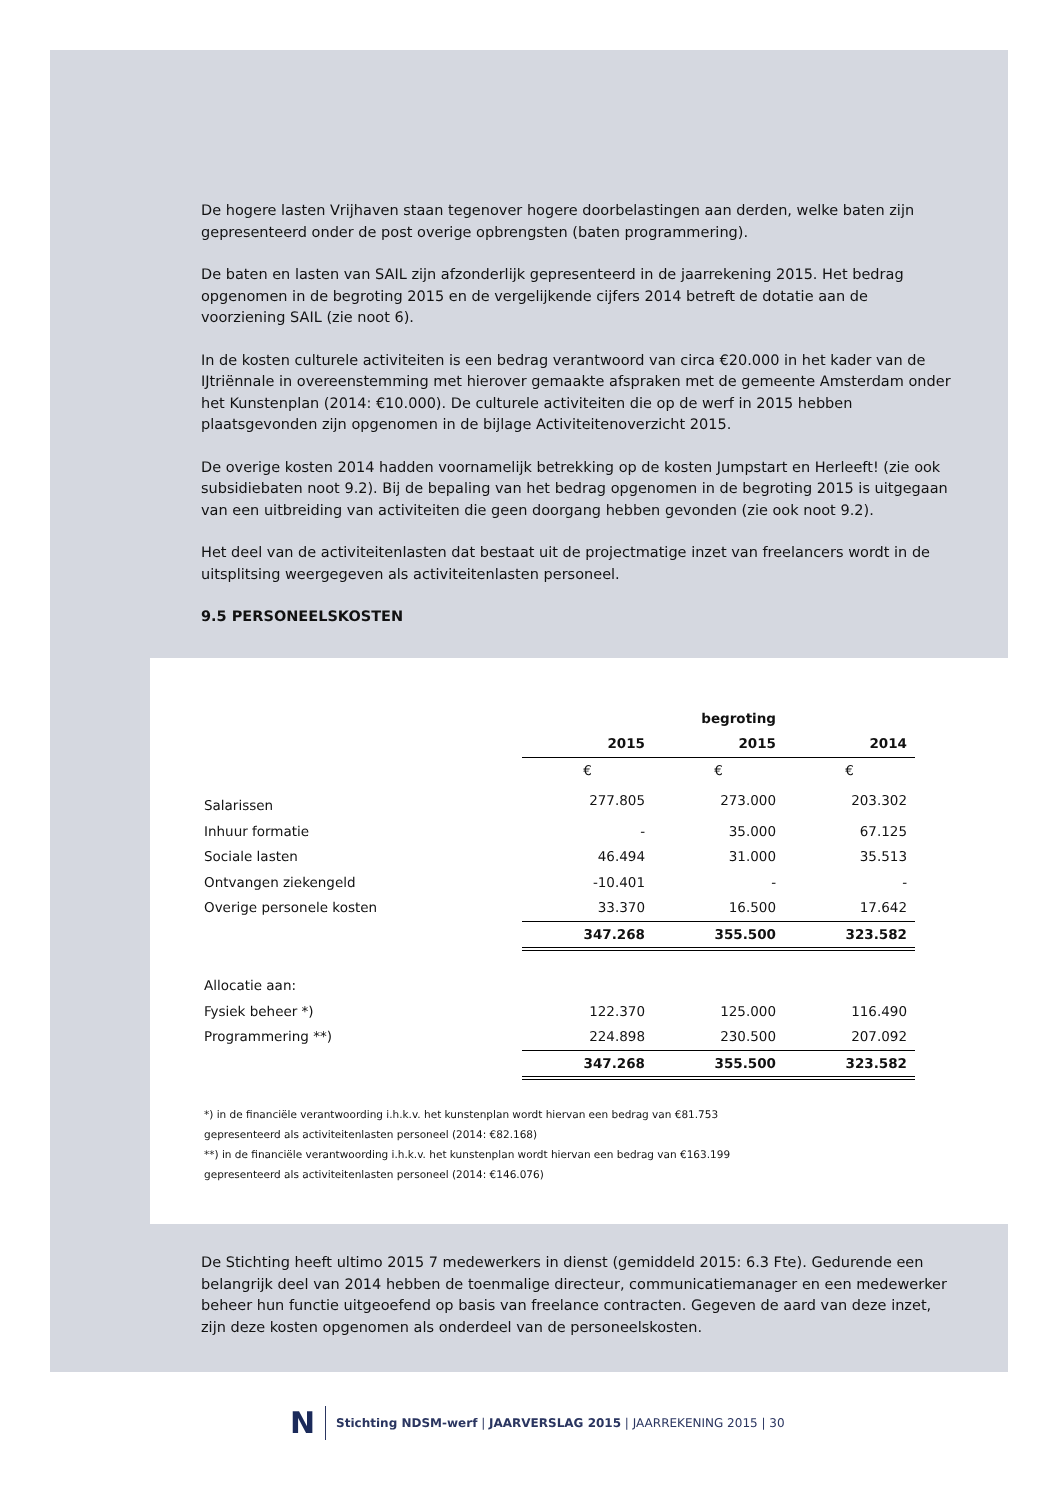De hogere lasten Vrijhaven staan tegenover hogere doorbelastingen aan derden, welke baten zijn gepresenteerd onder de post overige opbrengsten (baten programmering).
De baten en lasten van SAIL zijn afzonderlijk gepresenteerd in de jaarrekening 2015. Het bedrag opgenomen in de begroting 2015 en de vergelijkende cijfers 2014 betreft de dotatie aan de voorziening SAIL (zie noot 6).
In de kosten culturele activiteiten is een bedrag verantwoord van circa €20.000 in het kader van de IJtriënnale in overeenstemming met hierover gemaakte afspraken met de gemeente Amsterdam onder het Kunstenplan (2014: €10.000). De culturele activiteiten die op de werf in 2015 hebben plaatsgevonden zijn opgenomen in de bijlage Activiteitenoverzicht 2015.
De overige kosten 2014 hadden voornamelijk betrekking op de kosten Jumpstart en Herleeft! (zie ook subsidiebaten noot 9.2). Bij de bepaling van het bedrag opgenomen in de begroting 2015 is uitgegaan van een uitbreiding van activiteiten die geen doorgang hebben gevonden (zie ook noot 9.2).
Het deel van de activiteitenlasten dat bestaat uit de projectmatige inzet van freelancers wordt in de uitsplitsing weergegeven als activiteitenlasten personeel.
9.5 PERSONEELSKOSTEN
| | | begroting | |
| | 2015 | 2015 | 2014 |
| | € | € | € |
| Salarissen | 277.805 | 273.000 | 203.302 |
| Inhuur formatie | - | 35.000 | 67.125 |
| Sociale lasten | 46.494 | 31.000 | 35.513 |
| Ontvangen ziekengeld | -10.401 | - | - |
| Overige personele kosten | 33.370 | 16.500 | 17.642 |
| | 347.268 | 355.500 | 323.582 |
| Allocatie aan: | | | |
| Fysiek beheer *) | 122.370 | 125.000 | 116.490 |
| Programmering **) | 224.898 | 230.500 | 207.092 |
| | 347.268 | 355.500 | 323.582 |
*) in de financiële verantwoording i.h.k.v. het kunstenplan wordt hiervan een bedrag van €81.753
gepresenteerd als activiteitenlasten personeel (2014: €82.168)
**) in de financiële verantwoording i.h.k.v. het kunstenplan wordt hiervan een bedrag van €163.199
gepresenteerd als activiteitenlasten personeel (2014: €146.076)
De Stichting heeft ultimo 2015 7 medewerkers in dienst (gemiddeld 2015: 6.3 Fte). Gedurende een belangrijk deel van 2014 hebben de toenmalige directeur, communicatiemanager en een medewerker beheer hun functie uitgeoefend op basis van freelance contracten. Gegeven de aard van deze inzet, zijn deze kosten opgenomen als onderdeel van de personeelskosten.
N Stichting NDSM-werf | JAARVERSLAG 2015 | JAARREKENING 2015 | 30